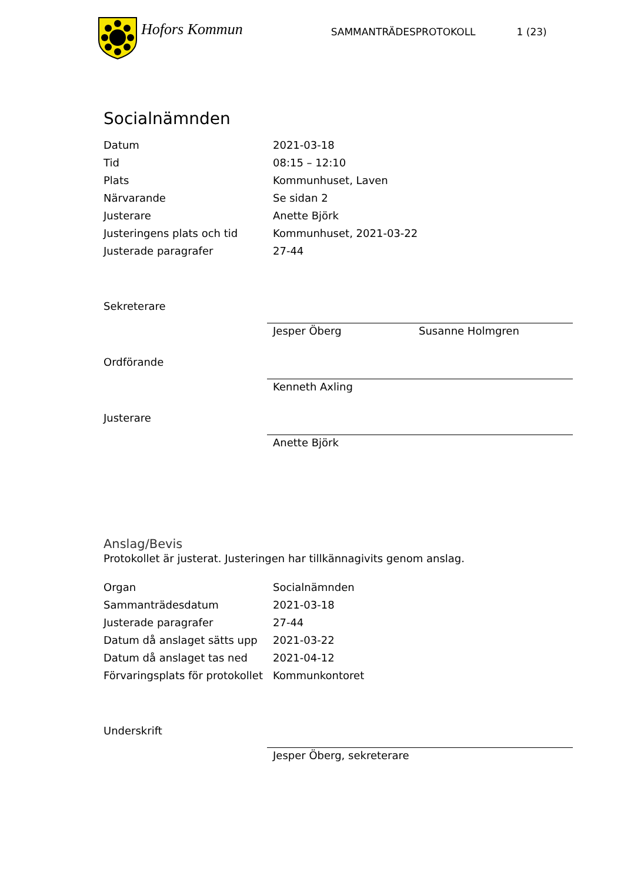Hofors Kommun
SAMMANTRÄDESPROTOKOLL 1 (23)
Socialnämnden
| Datum | 2021-03-18 |
| Tid | 08:15 – 12:10 |
| Plats | Kommunhuset, Laven |
| Närvarande | Se sidan 2 |
| Justerare | Anette Björk |
| Justeringens plats och tid | Kommunhuset, 2021-03-22 |
| Justerade paragrafer | 27-44 |
Sekreterare Jesper Öberg Susanne Holmgren
Ordförande Kenneth Axling
Justerare Anette Björk
Anslag/Bevis
Protokollet är justerat. Justeringen har tillkännagivits genom anslag.
| Organ | Socialnämnden |
| Sammanträdesdatum | 2021-03-18 |
| Justerade paragrafer | 27-44 |
| Datum då anslaget sätts upp | 2021-03-22 |
| Datum då anslaget tas ned | 2021-04-12 |
| Förvaringsplats för protokollet | Kommunkontoret |
Underskrift Jesper Öberg, sekreterare